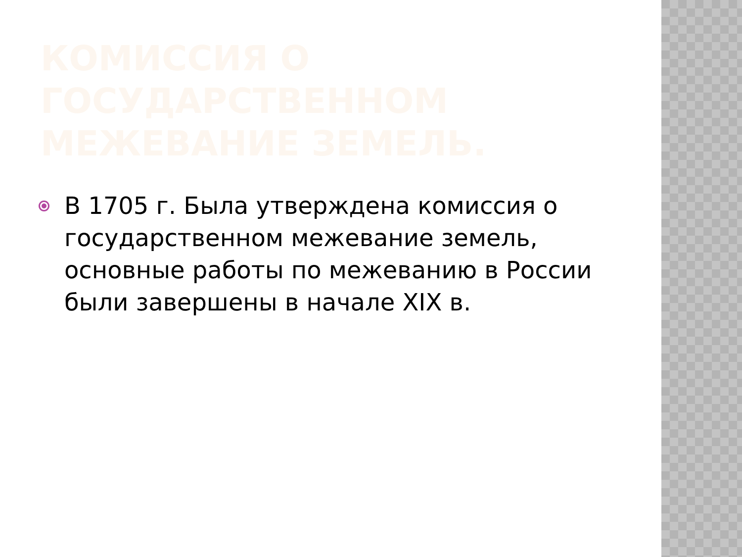КОМИССИЯ О ГОСУДАРСТВЕННОМ МЕЖЕВАНИЕ ЗЕМЕЛЬ.
В 1705 г. Была утверждена комиссия о государственном межевание земель, основные работы по межеванию в России были завершены в начале XIX в.